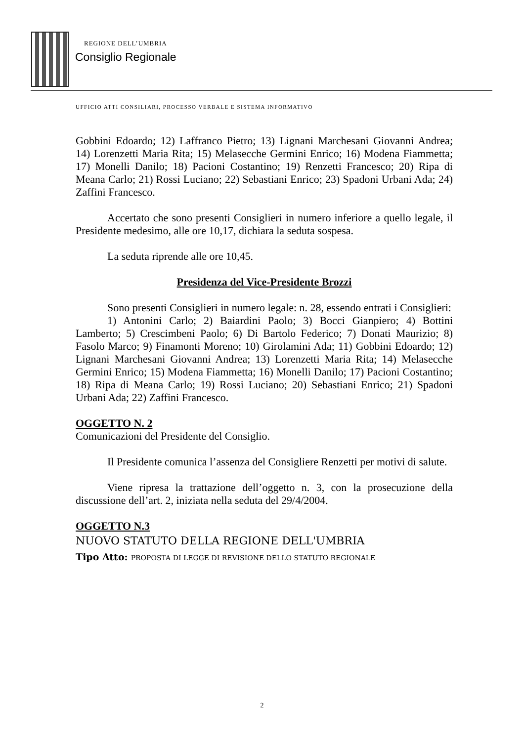REGIONE DELL’UMBRIA
Consiglio Regionale
UFFICIO ATTI CONSILIARI, PROCESSO VERBALE E SISTEMA INFORMATIVO
Gobbini Edoardo; 12) Laffranco Pietro; 13) Lignani Marchesani Giovanni Andrea; 14) Lorenzetti Maria Rita; 15) Melasecche Germini Enrico; 16) Modena Fiammetta; 17) Monelli Danilo; 18) Pacioni Costantino; 19) Renzetti Francesco; 20) Ripa di Meana Carlo; 21) Rossi Luciano; 22) Sebastiani Enrico; 23) Spadoni Urbani Ada; 24) Zaffini Francesco.
Accertato che sono presenti Consiglieri in numero inferiore a quello legale, il Presidente medesimo, alle ore 10,17, dichiara la seduta sospesa.
La seduta riprende alle ore 10,45.
Presidenza del Vice-Presidente Brozzi
Sono presenti Consiglieri in numero legale: n. 28, essendo entrati i Consiglieri:
1) Antonini Carlo; 2) Baiardini Paolo; 3) Bocci Gianpiero; 4) Bottini Lamberto; 5) Crescimbeni Paolo; 6) Di Bartolo Federico; 7) Donati Maurizio; 8) Fasolo Marco; 9) Finamonti Moreno; 10) Girolamini Ada; 11) Gobbini Edoardo; 12) Lignani Marchesani Giovanni Andrea; 13) Lorenzetti Maria Rita; 14) Melasecche Germini Enrico; 15) Modena Fiammetta; 16) Monelli Danilo; 17) Pacioni Costantino; 18) Ripa di Meana Carlo; 19) Rossi Luciano; 20) Sebastiani Enrico; 21) Spadoni Urbani Ada; 22) Zaffini Francesco.
OGGETTO N. 2
Comunicazioni del Presidente del Consiglio.
Il Presidente comunica l’assenza del Consigliere Renzetti per motivi di salute.
Viene ripresa la trattazione dell’oggetto n. 3, con la prosecuzione della discussione dell’art. 2, iniziata nella seduta del 29/4/2004.
OGGETTO N.3
NUOVO STATUTO DELLA REGIONE DELL'UMBRIA
Tipo Atto: PROPOSTA DI LEGGE DI REVISIONE DELLO STATUTO REGIONALE
2